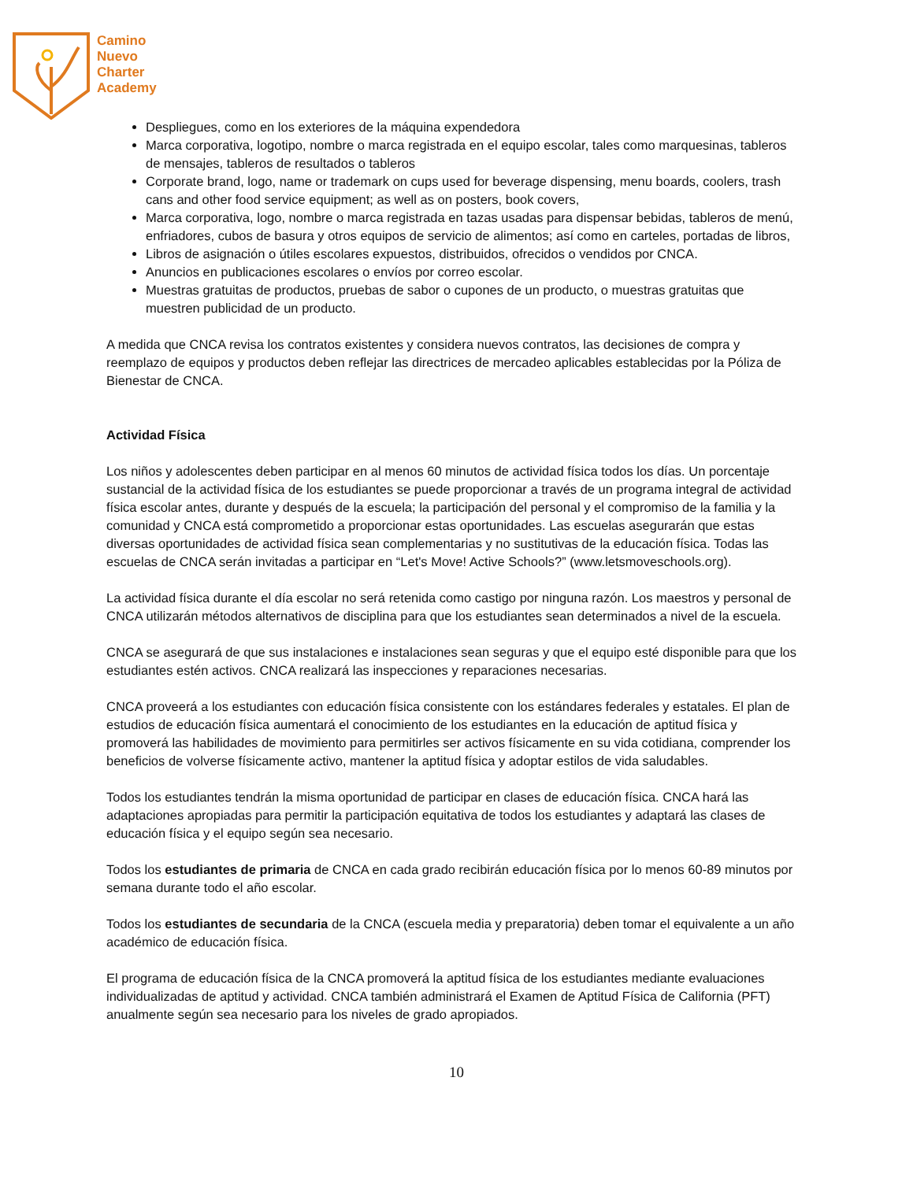Camino
Nuevo
Charter
Academy
Despliegues, como en los exteriores de la máquina expendedora
Marca corporativa, logotipo, nombre o marca registrada en el equipo escolar, tales como marquesinas, tableros de mensajes, tableros de resultados o tableros
Corporate brand, logo, name or trademark on cups used for beverage dispensing, menu boards, coolers, trash cans and other food service equipment; as well as on posters, book covers,
Marca corporativa, logo, nombre o marca registrada en tazas usadas para dispensar bebidas, tableros de menú, enfriadores, cubos de basura y otros equipos de servicio de alimentos; así como en carteles, portadas de libros,
Libros de asignación o útiles escolares expuestos, distribuidos, ofrecidos o vendidos por CNCA.
Anuncios en publicaciones escolares o envíos por correo escolar.
Muestras gratuitas de productos, pruebas de sabor o cupones de un producto, o muestras gratuitas que muestren publicidad de un producto.
A medida que CNCA revisa los contratos existentes y considera nuevos contratos, las decisiones de compra y reemplazo de equipos y productos deben reflejar las directrices de mercadeo aplicables establecidas por la Póliza de Bienestar de CNCA.
Actividad Física
Los niños y adolescentes deben participar en al menos 60 minutos de actividad física todos los días. Un porcentaje sustancial de la actividad física de los estudiantes se puede proporcionar a través de un programa integral de actividad física escolar antes, durante y después de la escuela; la participación del personal y el compromiso de la familia y la comunidad y CNCA está comprometido a proporcionar estas oportunidades. Las escuelas asegurarán que estas diversas oportunidades de actividad física sean complementarias y no sustitutivas de la educación física. Todas las escuelas de CNCA serán invitadas a participar en “Let's Move! Active Schools?” (www.letsmoveschools.org).
La actividad física durante el día escolar no será retenida como castigo por ninguna razón. Los maestros y personal de CNCA utilizarán métodos alternativos de disciplina para que los estudiantes sean determinados a nivel de la escuela.
CNCA se asegurará de que sus instalaciones e instalaciones sean seguras y que el equipo esté disponible para que los estudiantes estén activos. CNCA realizará las inspecciones y reparaciones necesarias.
CNCA proveerá a los estudiantes con educación física consistente con los estándares federales y estatales. El plan de estudios de educación física aumentará el conocimiento de los estudiantes en la educación de aptitud física y promoverá las habilidades de movimiento para permitirles ser activos físicamente en su vida cotidiana, comprender los beneficios de volverse físicamente activo, mantener la aptitud física y adoptar estilos de vida saludables.
Todos los estudiantes tendrán la misma oportunidad de participar en clases de educación física. CNCA hará las adaptaciones apropiadas para permitir la participación equitativa de todos los estudiantes y adaptará las clases de educación física y el equipo según sea necesario.
Todos los estudiantes de primaria de CNCA en cada grado recibirán educación física por lo menos 60-89 minutos por semana durante todo el año escolar.
Todos los estudiantes de secundaria de la CNCA (escuela media y preparatoria) deben tomar el equivalente a un año académico de educación física.
El programa de educación física de la CNCA promoverá la aptitud física de los estudiantes mediante evaluaciones individualizadas de aptitud y actividad. CNCA también administrará el Examen de Aptitud Física de California (PFT) anualmente según sea necesario para los niveles de grado apropiados.
10